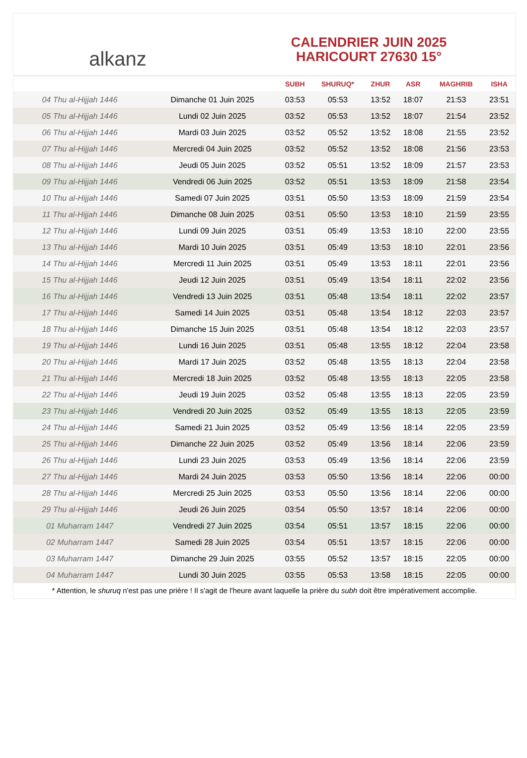alkanz
CALENDRIER JUIN 2025
HARICOURT 27630 15°
| | | SUBH | SHURUQ* | ZHUR | ASR | MAGHRIB | ISHA |
| --- | --- | --- | --- | --- | --- | --- | --- |
| 04 Thu al-Hijjah 1446 | Dimanche 01 Juin 2025 | 03:53 | 05:53 | 13:52 | 18:07 | 21:53 | 23:51 |
| 05 Thu al-Hijjah 1446 | Lundi 02 Juin 2025 | 03:52 | 05:53 | 13:52 | 18:07 | 21:54 | 23:52 |
| 06 Thu al-Hijjah 1446 | Mardi 03 Juin 2025 | 03:52 | 05:52 | 13:52 | 18:08 | 21:55 | 23:52 |
| 07 Thu al-Hijjah 1446 | Mercredi 04 Juin 2025 | 03:52 | 05:52 | 13:52 | 18:08 | 21:56 | 23:53 |
| 08 Thu al-Hijjah 1446 | Jeudi 05 Juin 2025 | 03:52 | 05:51 | 13:52 | 18:09 | 21:57 | 23:53 |
| 09 Thu al-Hijjah 1446 | Vendredi 06 Juin 2025 | 03:52 | 05:51 | 13:53 | 18:09 | 21:58 | 23:54 |
| 10 Thu al-Hijjah 1446 | Samedi 07 Juin 2025 | 03:51 | 05:50 | 13:53 | 18:09 | 21:59 | 23:54 |
| 11 Thu al-Hijjah 1446 | Dimanche 08 Juin 2025 | 03:51 | 05:50 | 13:53 | 18:10 | 21:59 | 23:55 |
| 12 Thu al-Hijjah 1446 | Lundi 09 Juin 2025 | 03:51 | 05:49 | 13:53 | 18:10 | 22:00 | 23:55 |
| 13 Thu al-Hijjah 1446 | Mardi 10 Juin 2025 | 03:51 | 05:49 | 13:53 | 18:10 | 22:01 | 23:56 |
| 14 Thu al-Hijjah 1446 | Mercredi 11 Juin 2025 | 03:51 | 05:49 | 13:53 | 18:11 | 22:01 | 23:56 |
| 15 Thu al-Hijjah 1446 | Jeudi 12 Juin 2025 | 03:51 | 05:49 | 13:54 | 18:11 | 22:02 | 23:56 |
| 16 Thu al-Hijjah 1446 | Vendredi 13 Juin 2025 | 03:51 | 05:48 | 13:54 | 18:11 | 22:02 | 23:57 |
| 17 Thu al-Hijjah 1446 | Samedi 14 Juin 2025 | 03:51 | 05:48 | 13:54 | 18:12 | 22:03 | 23:57 |
| 18 Thu al-Hijjah 1446 | Dimanche 15 Juin 2025 | 03:51 | 05:48 | 13:54 | 18:12 | 22:03 | 23:57 |
| 19 Thu al-Hijjah 1446 | Lundi 16 Juin 2025 | 03:51 | 05:48 | 13:55 | 18:12 | 22:04 | 23:58 |
| 20 Thu al-Hijjah 1446 | Mardi 17 Juin 2025 | 03:52 | 05:48 | 13:55 | 18:13 | 22:04 | 23:58 |
| 21 Thu al-Hijjah 1446 | Mercredi 18 Juin 2025 | 03:52 | 05:48 | 13:55 | 18:13 | 22:05 | 23:58 |
| 22 Thu al-Hijjah 1446 | Jeudi 19 Juin 2025 | 03:52 | 05:48 | 13:55 | 18:13 | 22:05 | 23:59 |
| 23 Thu al-Hijjah 1446 | Vendredi 20 Juin 2025 | 03:52 | 05:49 | 13:55 | 18:13 | 22:05 | 23:59 |
| 24 Thu al-Hijjah 1446 | Samedi 21 Juin 2025 | 03:52 | 05:49 | 13:56 | 18:14 | 22:05 | 23:59 |
| 25 Thu al-Hijjah 1446 | Dimanche 22 Juin 2025 | 03:52 | 05:49 | 13:56 | 18:14 | 22:06 | 23:59 |
| 26 Thu al-Hijjah 1446 | Lundi 23 Juin 2025 | 03:53 | 05:49 | 13:56 | 18:14 | 22:06 | 23:59 |
| 27 Thu al-Hijjah 1446 | Mardi 24 Juin 2025 | 03:53 | 05:50 | 13:56 | 18:14 | 22:06 | 00:00 |
| 28 Thu al-Hijjah 1446 | Mercredi 25 Juin 2025 | 03:53 | 05:50 | 13:56 | 18:14 | 22:06 | 00:00 |
| 29 Thu al-Hijjah 1446 | Jeudi 26 Juin 2025 | 03:54 | 05:50 | 13:57 | 18:14 | 22:06 | 00:00 |
| 01 Muharram 1447 | Vendredi 27 Juin 2025 | 03:54 | 05:51 | 13:57 | 18:15 | 22:06 | 00:00 |
| 02 Muharram 1447 | Samedi 28 Juin 2025 | 03:54 | 05:51 | 13:57 | 18:15 | 22:06 | 00:00 |
| 03 Muharram 1447 | Dimanche 29 Juin 2025 | 03:55 | 05:52 | 13:57 | 18:15 | 22:05 | 00:00 |
| 04 Muharram 1447 | Lundi 30 Juin 2025 | 03:55 | 05:53 | 13:58 | 18:15 | 22:05 | 00:00 |
* Attention, le shuruq n'est pas une prière ! Il s'agit de l'heure avant laquelle la prière du subh doit être impérativement accomplie.